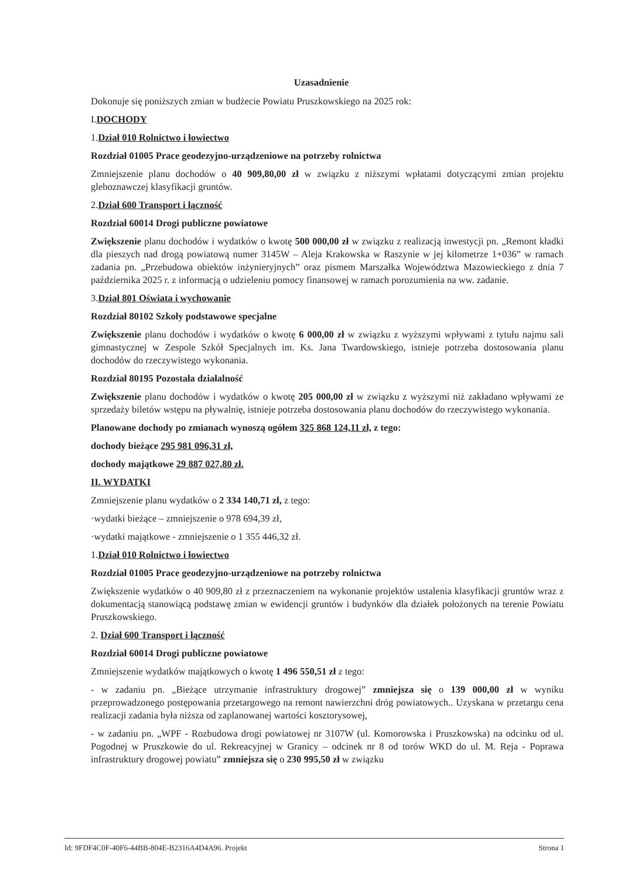Uzasadnienie
Dokonuje się poniższych zmian w budżecie Powiatu Pruszkowskiego na 2025 rok:
I.DOCHODY
1.Dział 010 Rolnictwo i łowiectwo
Rozdział 01005 Prace geodezyjno-urządzeniowe na potrzeby rolnictwa
Zmniejszenie planu dochodów o 40 909,80,00 zł w związku z niższymi wpłatami dotyczącymi zmian projektu gleboznawczej klasyfikacji gruntów.
2.Dział 600 Transport i łączność
Rozdział 60014 Drogi publiczne powiatowe
Zwiększenie planu dochodów i wydatków o kwotę 500 000,00 zł w związku z realizacją inwestycji pn. „Remont kładki dla pieszych nad drogą powiatową numer 3145W – Aleja Krakowska w Raszynie w jej kilometrze 1+036” w ramach zadania pn. „Przebudowa obiektów inżynieryjnych” oraz pismem Marszałka Województwa Mazowieckiego z dnia 7 października 2025 r. z informacją o udzieleniu pomocy finansowej w ramach porozumienia na ww. zadanie.
3.Dział 801 Oświata i wychowanie
Rozdział 80102 Szkoły podstawowe specjalne
Zwiększenie planu dochodów i wydatków o kwotę 6 000,00 zł w związku z wyższymi wpływami z tytułu najmu sali gimnastycznej w Zespole Szkół Specjalnych im. Ks. Jana Twardowskiego, istnieje potrzeba dostosowania planu dochodów do rzeczywistego wykonania.
Rozdział 80195 Pozostała działalność
Zwiększenie planu dochodów i wydatków o kwotę 205 000,00 zł w związku z wyższymi niż zakładano wpływami ze sprzedaży biletów wstępu na pływalnię, istnieje potrzeba dostosowania planu dochodów do rzeczywistego wykonania.
Planowane dochody po zmianach wynoszą ogółem 325 868 124,11 zł, z tego:
dochody bieżące 295 981 096,31 zł,
dochody majątkowe 29 887 027,80 zł.
II. WYDATKI
Zmniejszenie planu wydatków o 2 334 140,71 zł, z tego:
·wydatki bieżące – zmniejszenie o 978 694,39 zł,
·wydatki majątkowe - zmniejszenie o 1 355 446,32 zł.
1.Dział 010 Rolnictwo i łowiectwo
Rozdział 01005 Prace geodezyjno-urządzeniowe na potrzeby rolnictwa
Zwiększenie wydatków o 40 909,80 zł z przeznaczeniem na wykonanie projektów ustalenia klasyfikacji gruntów wraz z dokumentacją stanowiącą podstawę zmian w ewidencji gruntów i budynków dla działek położonych na terenie Powiatu Pruszkowskiego.
2. Dział 600 Transport i łączność
Rozdział 60014 Drogi publiczne powiatowe
Zmniejszenie wydatków majątkowych o kwotę 1 496 550,51 zł z tego:
- w zadaniu pn. „Bieżące utrzymanie infrastruktury drogowej” zmniejsza się o 139 000,00 zł w wyniku przeprowadzonego postępowania przetargowego na remont nawierzchni dróg powiatowych.. Uzyskana w przetargu cena realizacji zadania była niższa od zaplanowanej wartości kosztorysowej,
- w zadaniu pn. „WPF - Rozbudowa drogi powiatowej nr 3107W (ul. Komorowska i Pruszkowska) na odcinku od ul. Pogodnej w Pruszkowie do ul. Rekreacyjnej w Granicy – odcinek nr 8 od torów WKD do ul. M. Reja - Poprawa infrastruktury drogowej powiatu” zmniejsza się o 230 995,50 zł w związku
Id: 9FDF4C0F-40F6-44BB-804E-B2316A4D4A96. Projekt Strona 1